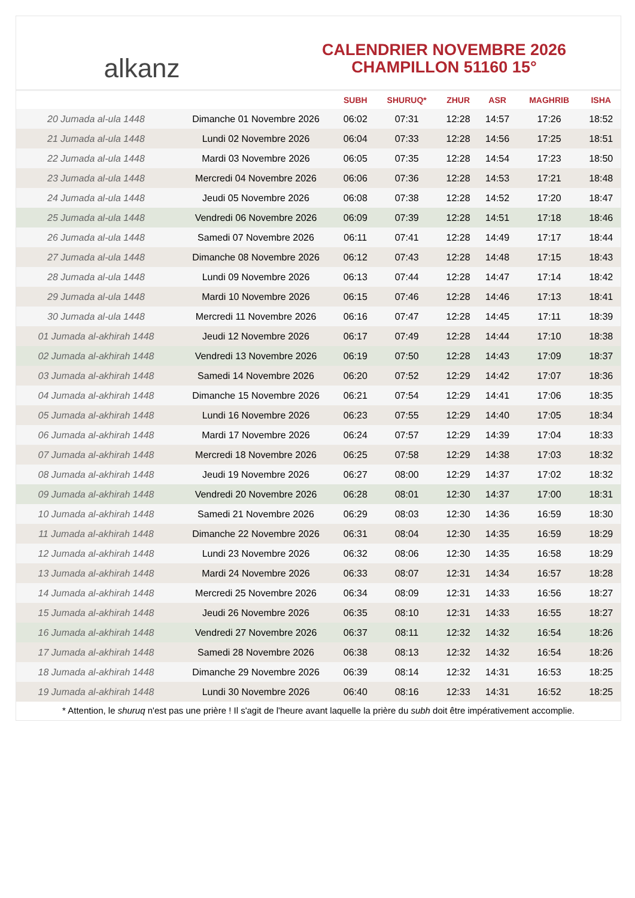alkanz
CALENDRIER NOVEMBRE 2026
CHAMPILLON 51160 15°
| | | SUBH | SHURUQ* | ZHUR | ASR | MAGHRIB | ISHA |
| --- | --- | --- | --- | --- | --- | --- | --- |
| 20 Jumada al-ula 1448 | Dimanche 01 Novembre 2026 | 06:02 | 07:31 | 12:28 | 14:57 | 17:26 | 18:52 |
| 21 Jumada al-ula 1448 | Lundi 02 Novembre 2026 | 06:04 | 07:33 | 12:28 | 14:56 | 17:25 | 18:51 |
| 22 Jumada al-ula 1448 | Mardi 03 Novembre 2026 | 06:05 | 07:35 | 12:28 | 14:54 | 17:23 | 18:50 |
| 23 Jumada al-ula 1448 | Mercredi 04 Novembre 2026 | 06:06 | 07:36 | 12:28 | 14:53 | 17:21 | 18:48 |
| 24 Jumada al-ula 1448 | Jeudi 05 Novembre 2026 | 06:08 | 07:38 | 12:28 | 14:52 | 17:20 | 18:47 |
| 25 Jumada al-ula 1448 | Vendredi 06 Novembre 2026 | 06:09 | 07:39 | 12:28 | 14:51 | 17:18 | 18:46 |
| 26 Jumada al-ula 1448 | Samedi 07 Novembre 2026 | 06:11 | 07:41 | 12:28 | 14:49 | 17:17 | 18:44 |
| 27 Jumada al-ula 1448 | Dimanche 08 Novembre 2026 | 06:12 | 07:43 | 12:28 | 14:48 | 17:15 | 18:43 |
| 28 Jumada al-ula 1448 | Lundi 09 Novembre 2026 | 06:13 | 07:44 | 12:28 | 14:47 | 17:14 | 18:42 |
| 29 Jumada al-ula 1448 | Mardi 10 Novembre 2026 | 06:15 | 07:46 | 12:28 | 14:46 | 17:13 | 18:41 |
| 30 Jumada al-ula 1448 | Mercredi 11 Novembre 2026 | 06:16 | 07:47 | 12:28 | 14:45 | 17:11 | 18:39 |
| 01 Jumada al-akhirah 1448 | Jeudi 12 Novembre 2026 | 06:17 | 07:49 | 12:28 | 14:44 | 17:10 | 18:38 |
| 02 Jumada al-akhirah 1448 | Vendredi 13 Novembre 2026 | 06:19 | 07:50 | 12:28 | 14:43 | 17:09 | 18:37 |
| 03 Jumada al-akhirah 1448 | Samedi 14 Novembre 2026 | 06:20 | 07:52 | 12:29 | 14:42 | 17:07 | 18:36 |
| 04 Jumada al-akhirah 1448 | Dimanche 15 Novembre 2026 | 06:21 | 07:54 | 12:29 | 14:41 | 17:06 | 18:35 |
| 05 Jumada al-akhirah 1448 | Lundi 16 Novembre 2026 | 06:23 | 07:55 | 12:29 | 14:40 | 17:05 | 18:34 |
| 06 Jumada al-akhirah 1448 | Mardi 17 Novembre 2026 | 06:24 | 07:57 | 12:29 | 14:39 | 17:04 | 18:33 |
| 07 Jumada al-akhirah 1448 | Mercredi 18 Novembre 2026 | 06:25 | 07:58 | 12:29 | 14:38 | 17:03 | 18:32 |
| 08 Jumada al-akhirah 1448 | Jeudi 19 Novembre 2026 | 06:27 | 08:00 | 12:29 | 14:37 | 17:02 | 18:32 |
| 09 Jumada al-akhirah 1448 | Vendredi 20 Novembre 2026 | 06:28 | 08:01 | 12:30 | 14:37 | 17:00 | 18:31 |
| 10 Jumada al-akhirah 1448 | Samedi 21 Novembre 2026 | 06:29 | 08:03 | 12:30 | 14:36 | 16:59 | 18:30 |
| 11 Jumada al-akhirah 1448 | Dimanche 22 Novembre 2026 | 06:31 | 08:04 | 12:30 | 14:35 | 16:59 | 18:29 |
| 12 Jumada al-akhirah 1448 | Lundi 23 Novembre 2026 | 06:32 | 08:06 | 12:30 | 14:35 | 16:58 | 18:29 |
| 13 Jumada al-akhirah 1448 | Mardi 24 Novembre 2026 | 06:33 | 08:07 | 12:31 | 14:34 | 16:57 | 18:28 |
| 14 Jumada al-akhirah 1448 | Mercredi 25 Novembre 2026 | 06:34 | 08:09 | 12:31 | 14:33 | 16:56 | 18:27 |
| 15 Jumada al-akhirah 1448 | Jeudi 26 Novembre 2026 | 06:35 | 08:10 | 12:31 | 14:33 | 16:55 | 18:27 |
| 16 Jumada al-akhirah 1448 | Vendredi 27 Novembre 2026 | 06:37 | 08:11 | 12:32 | 14:32 | 16:54 | 18:26 |
| 17 Jumada al-akhirah 1448 | Samedi 28 Novembre 2026 | 06:38 | 08:13 | 12:32 | 14:32 | 16:54 | 18:26 |
| 18 Jumada al-akhirah 1448 | Dimanche 29 Novembre 2026 | 06:39 | 08:14 | 12:32 | 14:31 | 16:53 | 18:25 |
| 19 Jumada al-akhirah 1448 | Lundi 30 Novembre 2026 | 06:40 | 08:16 | 12:33 | 14:31 | 16:52 | 18:25 |
* Attention, le shuruq n'est pas une prière ! Il s'agit de l'heure avant laquelle la prière du subh doit être impérativement accomplie.